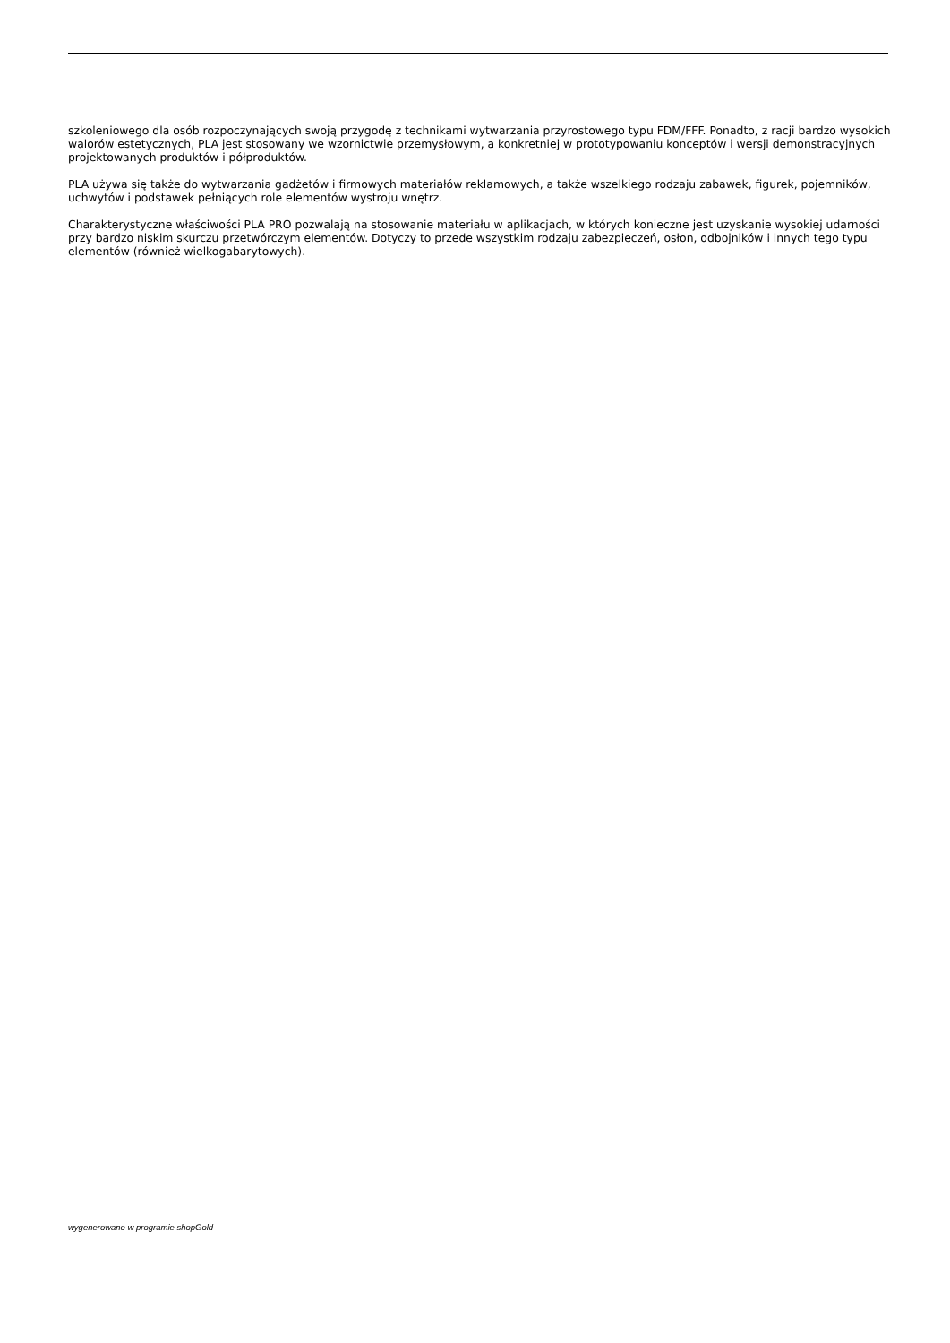szkoleniowego dla osób rozpoczynających swoją przygodę z technikami wytwarzania przyrostowego typu FDM/FFF. Ponadto, z racji bardzo wysokich walorów estetycznych, PLA jest stosowany we wzornictwie przemysłowym, a konkretniej w prototypowaniu konceptów i wersji demonstracyjnych projektowanych produktów i półproduktów.
PLA używa się także do wytwarzania gadżetów i firmowych materiałów reklamowych, a także wszelkiego rodzaju zabawek, figurek, pojemników, uchwytów i podstawek pełniących role elementów wystroju wnętrz.
Charakterystyczne właściwości PLA PRO pozwalają na stosowanie materiału w aplikacjach, w których konieczne jest uzyskanie wysokiej udarności przy bardzo niskim skurczu przetwórczym elementów. Dotyczy to przede wszystkim rodzaju zabezpieczeń, osłon, odbojników i innych tego typu elementów (również wielkogabarytowych).
wygenerowano w programie shopGold